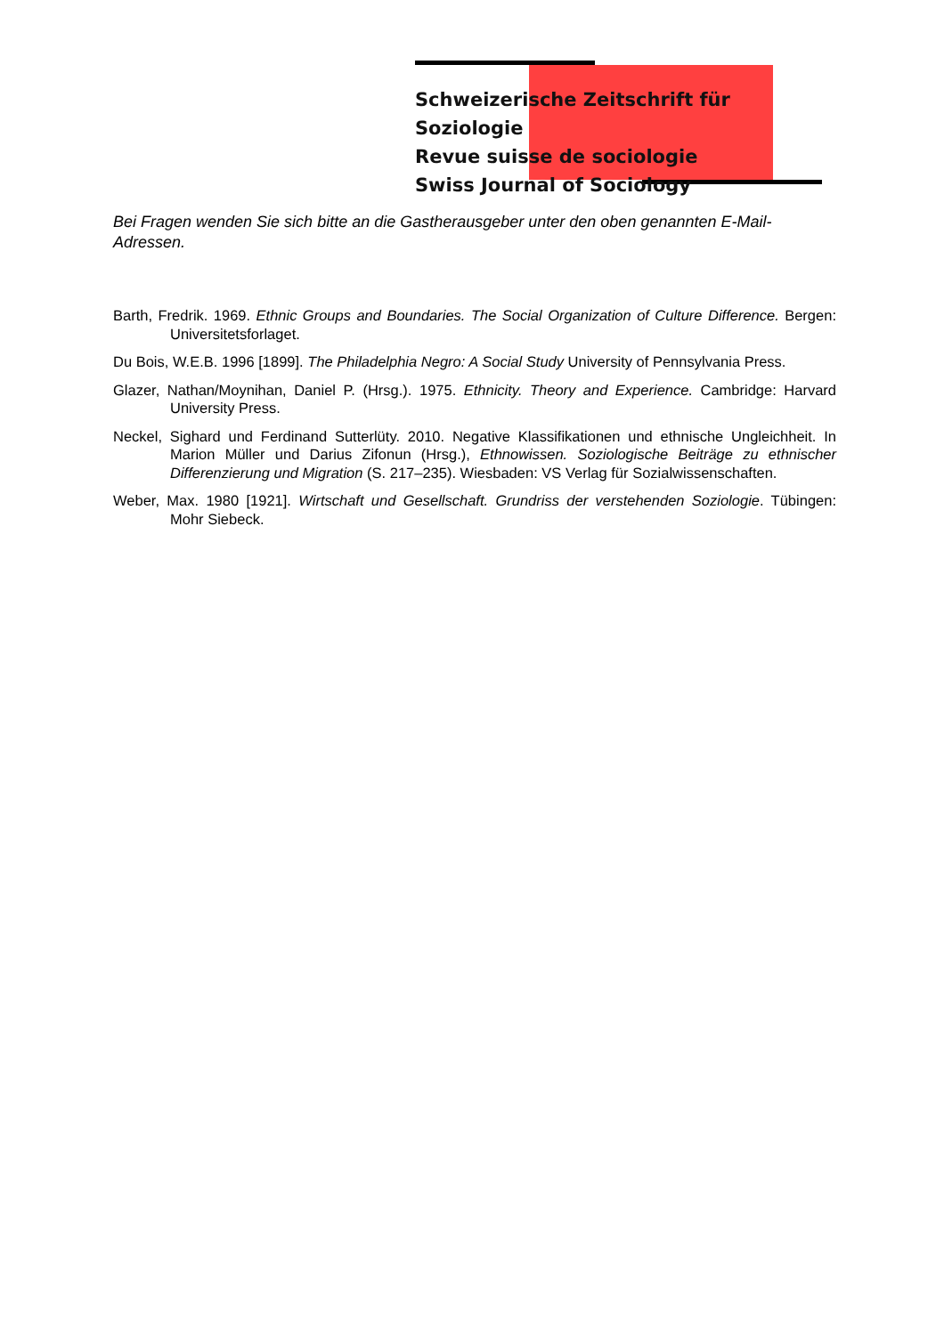Schweizerische Zeitschrift für Soziologie
Revue suisse de sociologie
Swiss Journal of Sociology
Bei Fragen wenden Sie sich bitte an die Gastherausgeber unter den oben genannten E-Mail-Adressen.
Barth, Fredrik. 1969. Ethnic Groups and Boundaries. The Social Organization of Culture Difference. Bergen: Universitetsforlaget.
Du Bois, W.E.B. 1996 [1899]. The Philadelphia Negro: A Social Study University of Pennsylvania Press.
Glazer, Nathan/Moynihan, Daniel P. (Hrsg.). 1975. Ethnicity. Theory and Experience. Cambridge: Harvard University Press.
Neckel, Sighard und Ferdinand Sutterlüty. 2010. Negative Klassifikationen und ethnische Ungleichheit. In Marion Müller und Darius Zifonun (Hrsg.), Ethnowissen. Soziologische Beiträge zu ethnischer Differenzierung und Migration (S. 217–235). Wiesbaden: VS Verlag für Sozialwissenschaften.
Weber, Max. 1980 [1921]. Wirtschaft und Gesellschaft. Grundriss der verstehenden Soziologie. Tübingen: Mohr Siebeck.